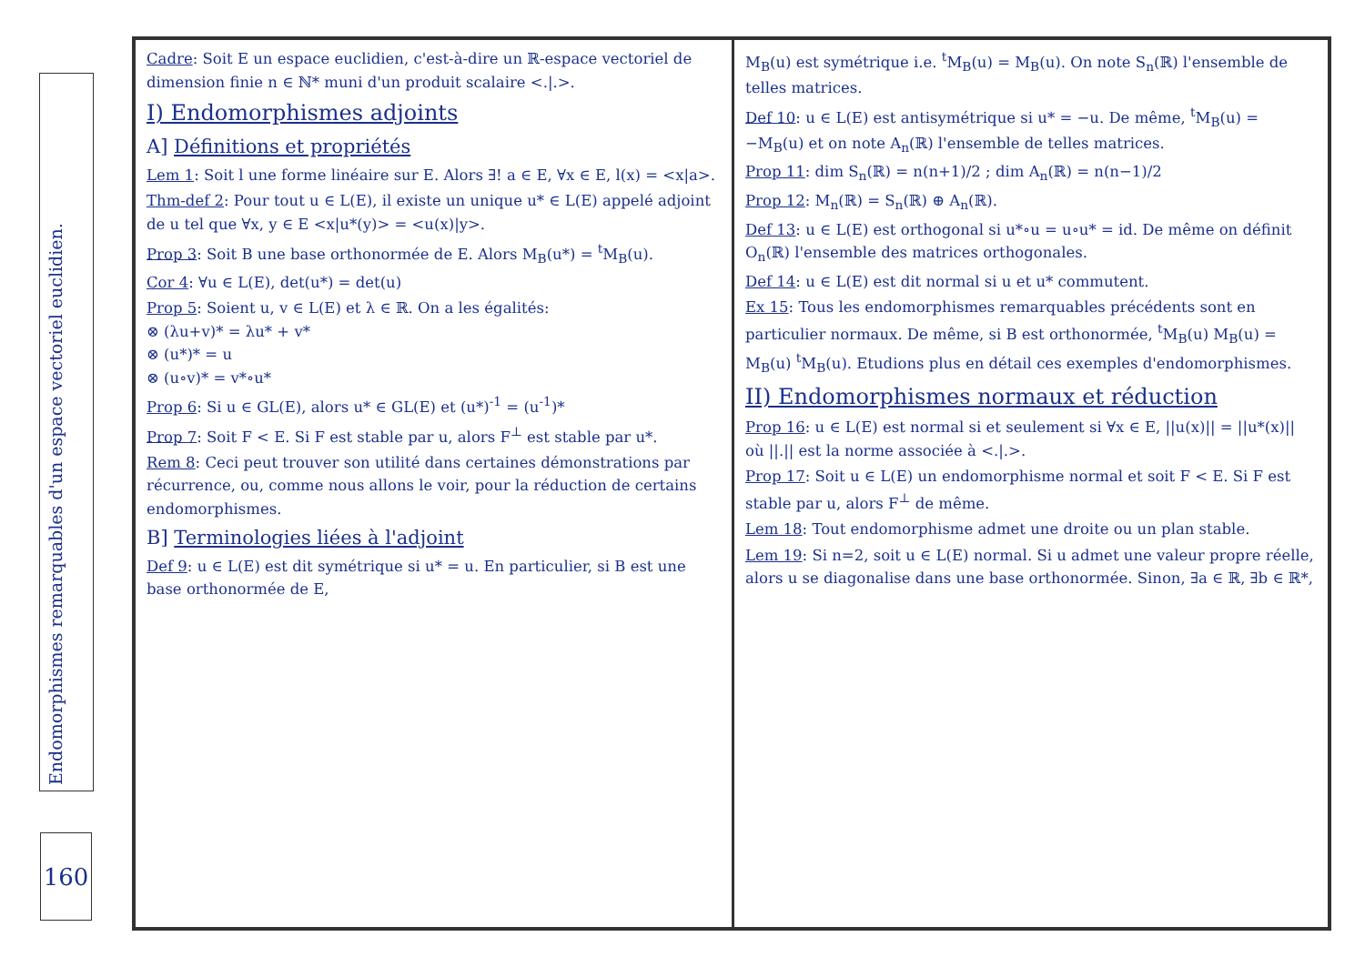Endomorphismes remarquables d'un espace vectoriel euclidien.
160
Cadre: Soit E un espace euclidien, c'est-à-dire un ℝ-espace vectoriel de dimension finie n ∈ ℕ* muni d'un produit scalaire <.|.>.
I) Endomorphismes adjoints
A] Définitions et propriétés
Lem 1: Soit l une forme linéaire sur E. Alors ∃! a ∈ E, ∀x ∈ E, l(x) = <x|a>.
Thm-def 2: Pour tout u ∈ L(E), il existe un unique u* ∈ L(E) appelé adjoint de u tel que ∀x, y ∈ E <x|u*(y)> = <u(x)|y>.
Prop 3: Soit B une base orthonormée de E. Alors M<sub>B</sub>(u*) = <sup>t</sup>M<sub>B</sub>(u).
Cor 4: ∀u ∈ L(E), det(u*) = det(u)
Prop 5: Soient u, v ∈ L(E) et λ ∈ ℝ. On a les égalités:
⊗ (λu+v)* = λu* + v*
⊗ (u*)* = u
⊗ (u∘v)* = v*∘u*
Prop 6: Si u ∈ GL(E), alors u* ∈ GL(E) et (u*)<sup>-1</sup> = (u<sup>-1</sup>)*
Prop 7: Soit F < E. Si F est stable par u, alors F<sup>⊥</sup> est stable par u*.
Rem 8: Ceci peut trouver son utilité dans certaines démonstrations par récurrence, ou, comme nous allons le voir, pour la réduction de certains endomorphismes.
B] Terminologies liées à l'adjoint
Def 9: u ∈ L(E) est dit symétrique si u* = u. En particulier, si B est une base orthonormée de E,
M<sub>B</sub>(u) est symétrique i.e. <sup>t</sup>M<sub>B</sub>(u) = M<sub>B</sub>(u). On note S<sub>n</sub>(ℝ) l'ensemble de telles matrices.
Def 10: u ∈ L(E) est antisymétrique si u* = −u. De même, <sup>t</sup>M<sub>B</sub>(u) = −M<sub>B</sub>(u) et on note A<sub>n</sub>(ℝ) l'ensemble de telles matrices.
Prop 11: dim S<sub>n</sub>(ℝ) = n(n+1)/2 ; dim A<sub>n</sub>(ℝ) = n(n−1)/2
Prop 12: M<sub>n</sub>(ℝ) = S<sub>n</sub>(ℝ) ⊕ A<sub>n</sub>(ℝ).
Def 13: u ∈ L(E) est orthogonal si u*∘u = u∘u* = id. De même on définit O<sub>n</sub>(ℝ) l'ensemble des matrices orthogonales.
Def 14: u ∈ L(E) est dit normal si u et u* commutent.
Ex 15: Tous les endomorphismes remarquables précédents sont en particulier normaux. De même, si B est orthonormée, <sup>t</sup>M<sub>B</sub>(u) M<sub>B</sub>(u) = M<sub>B</sub>(u) <sup>t</sup>M<sub>B</sub>(u). Etudions plus en détail ces exemples d'endomorphismes.
II) Endomorphismes normaux et réduction
Prop 16: u ∈ L(E) est normal si et seulement si ∀x ∈ E, ||u(x)|| = ||u*(x)|| où ||.|| est la norme associée à <.|.>.
Prop 17: Soit u ∈ L(E) un endomorphisme normal et soit F < E. Si F est stable par u, alors F<sup>⊥</sup> de même.
Lem 18: Tout endomorphisme admet une droite ou un plan stable.
Lem 19: Si n=2, soit u ∈ L(E) normal. Si u admet une valeur propre réelle, alors u se diagonalise dans une base orthonormée. Sinon, ∃a ∈ ℝ, ∃b ∈ ℝ*,